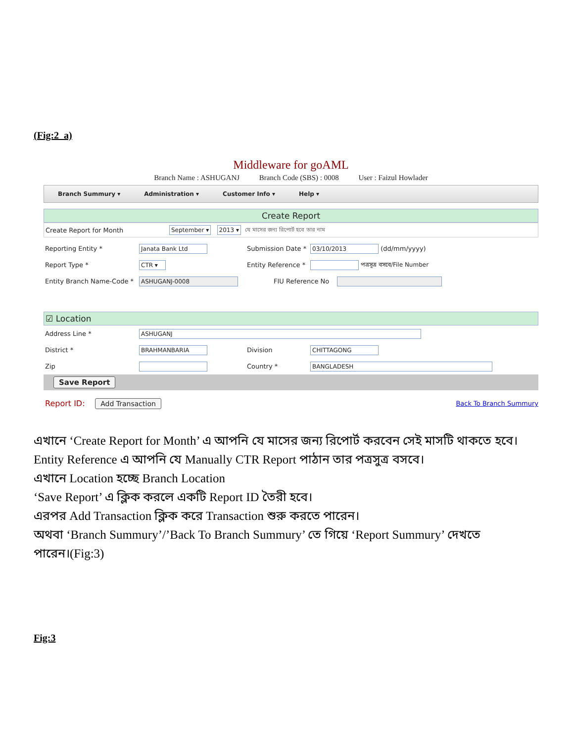(Fig:2_a)
Middleware for goAML
Branch Name : ASHUGANJ Branch Code (SBS) : 0008 User : Faizul Howlader
Branch Summury ▾ Administration ▾ Customer Info ▾ Help ▾
Create Report
Create Report for Month
September ▾ 2013 ▾ যে মাসের জন্য রিপোর্ট হবে তার নাম
Reporting Entity *
Janata Bank Ltd
Submission Date *
03/10/2013 (dd/mm/yyyy)
Report Type *
CTR ▾
Entity Reference *
পত্রসূত্র বসবে/File Number
Entity Branch Name-Code *
ASHUGANJ-0008
FIU Reference No
☑ Location
Address Line *
ASHUGANJ
District *
BRAHMANBARIA
Division
CHITTAGONG
Zip Country *
BANGLADESH
Save Report
Report ID: Add Transaction Back To Branch Summury
এখানে ‘Create Report for Month’ এ আপনি যে মাসের জন্য রিপোর্ট করবেন সেই মাসটি থাকতে হবে।
Entity Reference এ আপনি যে Manually CTR Report পাঠান তার পত্রসুত্র বসবে।
এখানে Location হচ্ছে Branch Location
‘Save Report’ এ ক্লিক করলে একটি Report ID তৈরী হবে।
এরপর Add Transaction ক্লিক করে Transaction শুরু করতে পারেন।
অথবা ‘Branch Summury’/’Back To Branch Summury’ তে গিয়ে ‘Report Summury’ দেখতে
পারেন।(Fig:3)
Fig:3